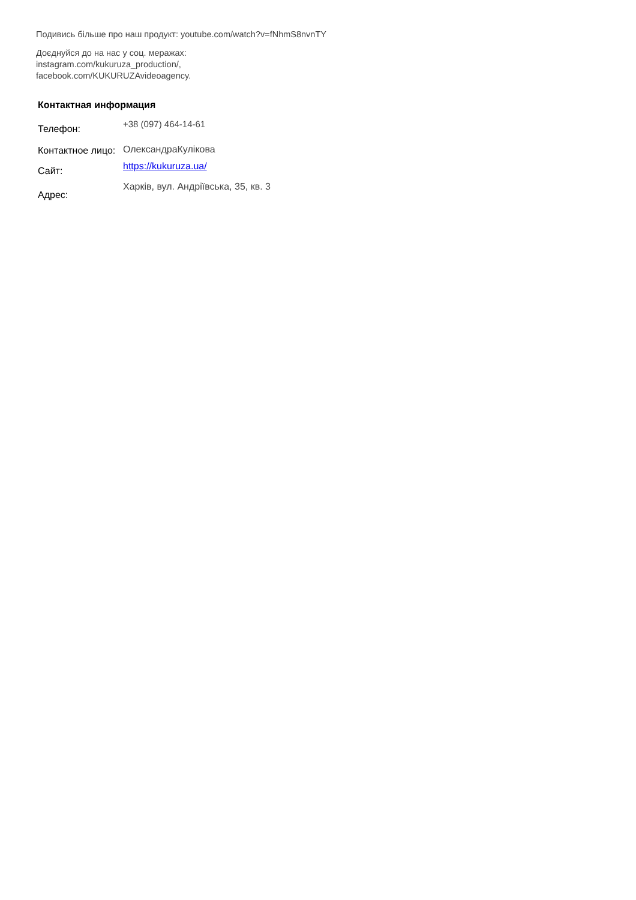Подивись більше про наш продукт: youtube.com/watch?v=fNhmS8nvnTY
Доєднуйся до на нас у соц. меражах:
instagram.com/kukuruza_production/,
facebook.com/KUKURUZAvideoagency.
Контактная информация
| Телефон: | +38 (097) 464-14-61 |
| Контактное лицо: | ОлександраКулікова |
| Сайт: | https://kukuruza.ua/ |
| Адрес: | Харків, вул. Андріївська, 35, кв. 3 |